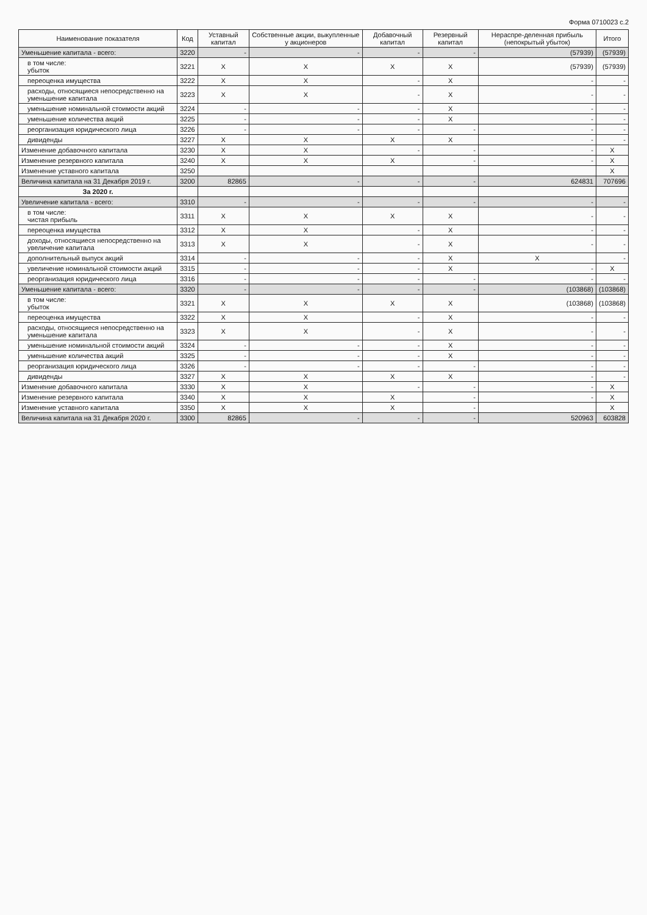Форма 0710023 с.2
| Наименование показателя | Код | Уставный капитал | Собственные акции, выкупленные у акционеров | Добавочный капитал | Резервный капитал | Нераспре-деленная прибыль (непокрытый убыток) | Итого |
| --- | --- | --- | --- | --- | --- | --- | --- |
| Уменьшение капитала - всего: | 3220 | - | - | - | - | (57939) | (57939) |
| в том числе: убыток | 3221 | X | X | X | X | (57939) | (57939) |
| переоценка имущества | 3222 | X | X | - | X | - | - |
| расходы, относящиеся непосредственно на уменьшение капитала | 3223 | X | X | - | X | - | - |
| уменьшение номинальной стоимости акций | 3224 | - | - | - | X | - | - |
| уменьшение количества акций | 3225 | - | - | - | X | - | - |
| реорганизация юридического лица | 3226 | - | - | - | - | - | - |
| дивиденды | 3227 | X | X | X | X | - | - |
| Изменение добавочного капитала | 3230 | X | X | - | - | - | X |
| Изменение резервного капитала | 3240 | X | X | X | - | - | X |
| Изменение уставного капитала | 3250 | | | | | | X |
| Величина капитала на 31 Декабря 2019 г. | 3200 | 82865 | - | - | - | 624831 | 707696 |
| За 2020 г. | | | | | | | |
| Увеличение капитала - всего: | 3310 | - | - | - | - | - | - |
| в том числе: чистая прибыль | 3311 | X | X | X | X | - | - |
| переоценка имущества | 3312 | X | X | - | X | - | - |
| доходы, относящиеся непосредственно на увеличение капитала | 3313 | X | X | - | X | - | - |
| дополнительный выпуск акций | 3314 | - | - | - | X | X | - |
| увеличение номинальной стоимости акций | 3315 | - | - | - | X | - | X |
| реорганизация юридического лица | 3316 | - | - | - | - | - | - |
| Уменьшение капитала - всего: | 3320 | - | - | - | - | (103868) | (103868) |
| в том числе: убыток | 3321 | X | X | X | X | (103868) | (103868) |
| переоценка имущества | 3322 | X | X | - | X | - | - |
| расходы, относящиеся непосредственно на уменьшение капитала | 3323 | X | X | - | X | - | - |
| уменьшение номинальной стоимости акций | 3324 | - | - | - | X | - | - |
| уменьшение количества акций | 3325 | - | - | - | X | - | - |
| реорганизация юридического лица | 3326 | - | - | - | - | - | - |
| дивиденды | 3327 | X | X | X | X | - | - |
| Изменение добавочного капитала | 3330 | X | X | - | - | - | X |
| Изменение резервного капитала | 3340 | X | X | X | - | - | X |
| Изменение уставного капитала | 3350 | X | X | X | - | | X |
| Величина капитала на 31 Декабря 2020 г. | 3300 | 82865 | - | - | - | 520963 | 603828 |